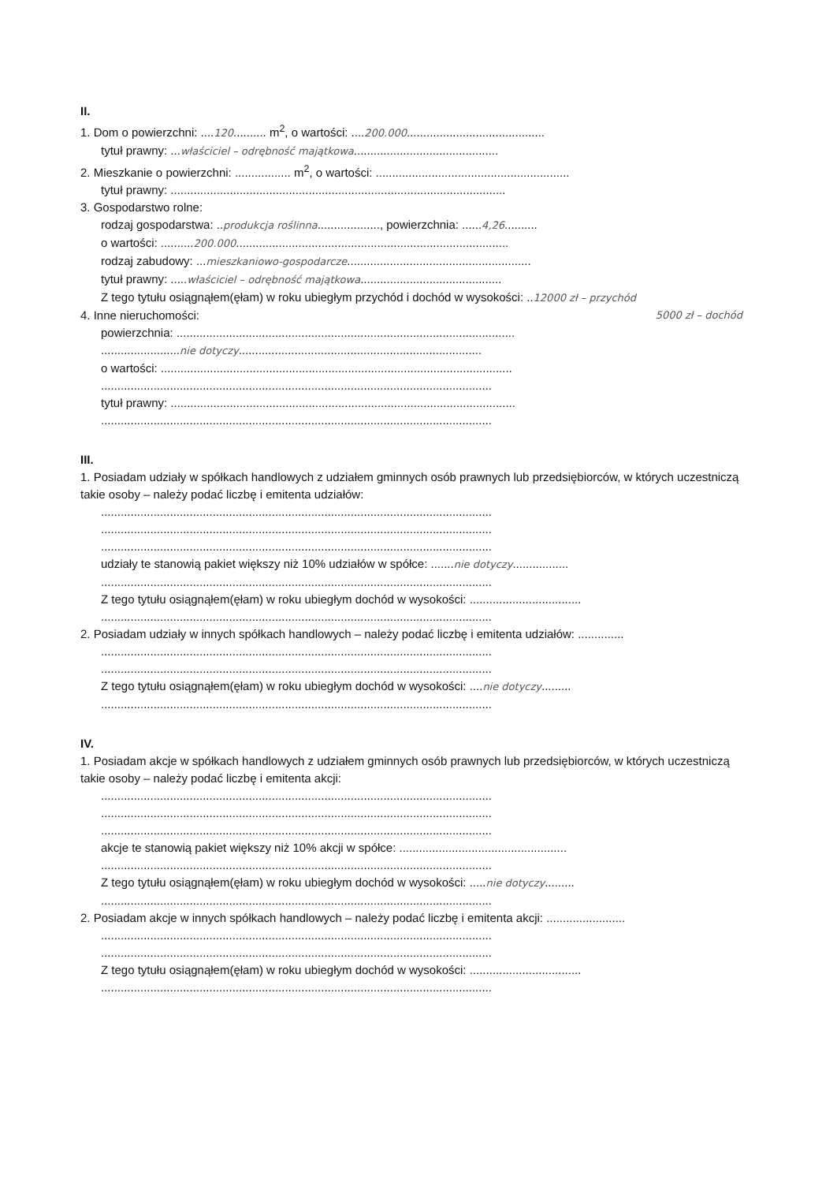II.
1. Dom o powierzchni: ....120.......... m<sup>2</sup>, o wartości: ....200.000..........................................
tytuł prawny: ...właściciel – odrębność majątkowa............................................
2. Mieszkanie o powierzchni: ................. m<sup>2</sup>, o wartości: ...........................................................
tytuł prawny: ......................................................................................................
3. Gospodarstwo rolne:
rodzaj gospodarstwa: ..produkcja roślinna..................., powierzchnia: ......4,26..........
o wartości: ..........200.000...................................................................................
rodzaj zabudowy: ...mieszkaniowo-gospodarcze........................................................
tytuł prawny: .....właściciel – odrębność majątkowa...........................................
Z tego tytułu osiągnąłem(ęłam) w roku ubiegłym przychód i dochód w wysokości: ..12000 zł – przychód
4. Inne nieruchomości: 5000 zł – dochód
powierzchnia: .......................................................................................................
........................nie dotyczy..........................................................................
o wartości: ...........................................................................................................
.......................................................................................................................
tytuł prawny: .........................................................................................................
.......................................................................................................................
III.
1. Posiadam udziały w spółkach handlowych z udziałem gminnych osób prawnych lub przedsiębiorców, w których uczestniczą takie osoby – należy podać liczbę i emitenta udziałów:
.......................................................................................................................
.......................................................................................................................
.......................................................................................................................
udziały te stanowią pakiet większy niż 10% udziałów w spółce: .......nie dotyczy.................
.......................................................................................................................
Z tego tytułu osiągnąłem(ęłam) w roku ubiegłym dochód w wysokości: ..................................
.......................................................................................................................
2. Posiadam udziały w innych spółkach handlowych – należy podać liczbę i emitenta udziałów: ..............
.......................................................................................................................
.......................................................................................................................
Z tego tytułu osiągnąłem(ęłam) w roku ubiegłym dochód w wysokości: ....nie dotyczy.........
.......................................................................................................................
IV.
1. Posiadam akcje w spółkach handlowych z udziałem gminnych osób prawnych lub przedsiębiorców, w których uczestniczą takie osoby – należy podać liczbę i emitenta akcji:
.......................................................................................................................
.......................................................................................................................
.......................................................................................................................
akcje te stanowią pakiet większy niż 10% akcji w spółce: ...................................................
.......................................................................................................................
Z tego tytułu osiągnąłem(ęłam) w roku ubiegłym dochód w wysokości: .....nie dotyczy.........
.......................................................................................................................
2. Posiadam akcje w innych spółkach handlowych – należy podać liczbę i emitenta akcji: ........................
.......................................................................................................................
.......................................................................................................................
Z tego tytułu osiągnąłem(ęłam) w roku ubiegłym dochód w wysokości: ..................................
.......................................................................................................................